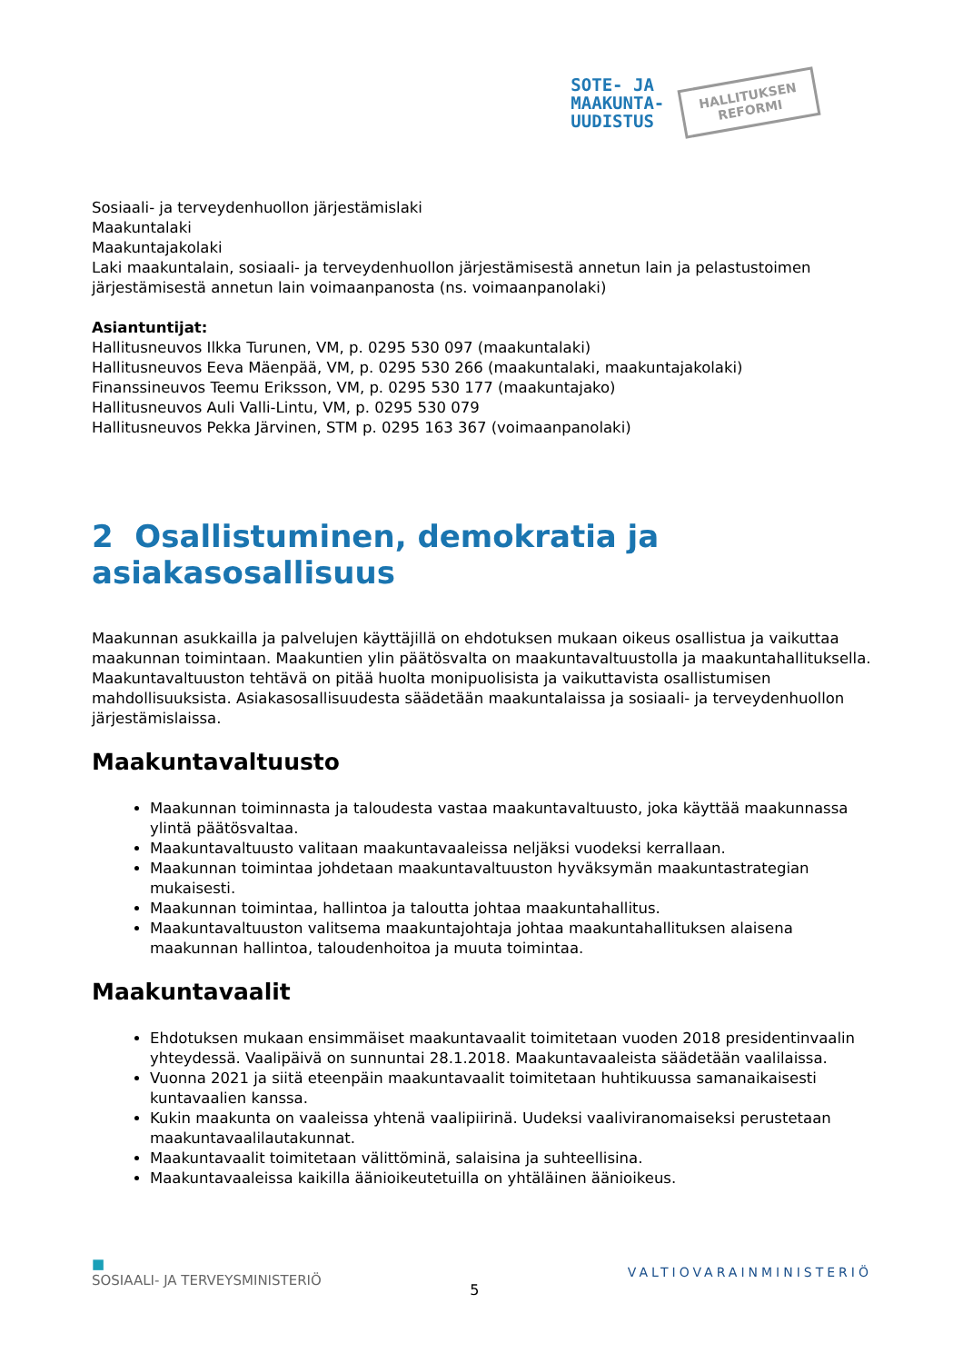SOTE- JA
MAAKUNTA-
UUDISTUS
HALLITUKSEN
REFORMI
Sosiaali- ja terveydenhuollon järjestämislaki
Maakuntalaki
Maakuntajakolaki
Laki maakuntalain, sosiaali- ja terveydenhuollon järjestämisestä annetun lain ja pelastustoimen järjestämisestä annetun lain voimaanpanosta (ns. voimaanpanolaki)
Asiantuntijat:
Hallitusneuvos Ilkka Turunen, VM, p. 0295 530 097 (maakuntalaki)
Hallitusneuvos Eeva Mäenpää, VM, p. 0295 530 266 (maakuntalaki, maakuntajakolaki)
Finanssineuvos Teemu Eriksson, VM, p. 0295 530 177 (maakuntajako)
Hallitusneuvos Auli Valli-Lintu, VM, p. 0295 530 079
Hallitusneuvos Pekka Järvinen, STM p. 0295 163 367 (voimaanpanolaki)
2 Osallistuminen, demokratia ja asiakasosallisuus
Maakunnan asukkailla ja palvelujen käyttäjillä on ehdotuksen mukaan oikeus osallistua ja vaikuttaa maakunnan toimintaan. Maakuntien ylin päätösvalta on maakuntavaltuustolla ja maakuntahallituksella. Maakuntavaltuuston tehtävä on pitää huolta monipuolisista ja vaikuttavista osallistumisen mahdollisuuksista. Asiakasosallisuudesta säädetään maakuntalaissa ja sosiaali- ja terveydenhuollon järjestämislaissa.
Maakuntavaltuusto
Maakunnan toiminnasta ja taloudesta vastaa maakuntavaltuusto, joka käyttää maakunnassa ylintä päätösvaltaa.
Maakuntavaltuusto valitaan maakuntavaaleissa neljäksi vuodeksi kerrallaan.
Maakunnan toimintaa johdetaan maakuntavaltuuston hyväksymän maakuntastrategian mukaisesti.
Maakunnan toimintaa, hallintoa ja taloutta johtaa maakuntahallitus.
Maakuntavaltuuston valitsema maakuntajohtaja johtaa maakuntahallituksen alaisena maakunnan hallintoa, taloudenhoitoa ja muuta toimintaa.
Maakuntavaalit
Ehdotuksen mukaan ensimmäiset maakuntavaalit toimitetaan vuoden 2018 presidentinvaalin yhteydessä. Vaalipäivä on sunnuntai 28.1.2018. Maakuntavaaleista säädetään vaalilaissa.
Vuonna 2021 ja siitä eteenpäin maakuntavaalit toimitetaan huhtikuussa samanaikaisesti kuntavaalien kanssa.
Kukin maakunta on vaaleissa yhtenä vaalipiirinä. Uudeksi vaaliviranomaiseksi perustetaan maakuntavaalilautakunnat.
Maakuntavaalit toimitetaan välittöminä, salaisina ja suhteellisina.
Maakuntavaaleissa kaikilla äänioikeutetuilla on yhtäläinen äänioikeus.
■
SOSIAALI- JA TERVEYSMINISTERIÖ
5
VALTIOVARAINMINISTERIÖ